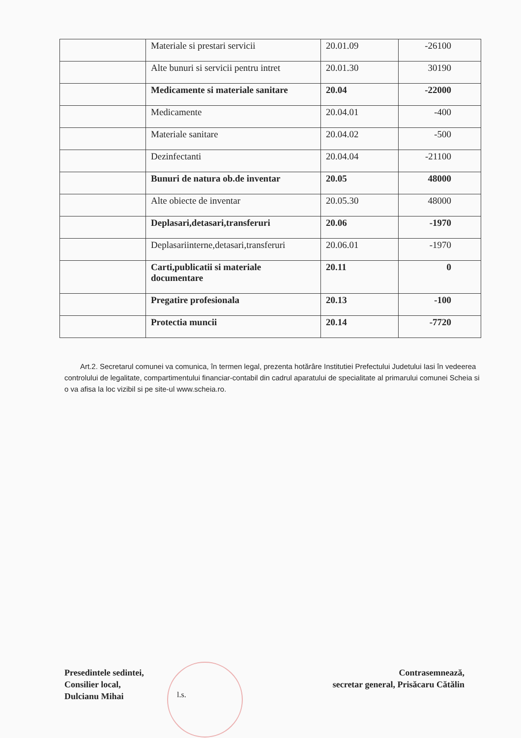| | Materiale si prestari servicii | 20.01.09 | -26100 |
| | Alte bunuri si servicii pentru intret | 20.01.30 | 30190 |
| | Medicamente si materiale sanitare | 20.04 | -22000 |
| | Medicamente | 20.04.01 | -400 |
| | Materiale sanitare | 20.04.02 | -500 |
| | Dezinfectanti | 20.04.04 | -21100 |
| | Bunuri de natura ob.de inventar | 20.05 | 48000 |
| | Alte obiecte de inventar | 20.05.30 | 48000 |
| | Deplasari,detasari,transferuri | 20.06 | -1970 |
| | Deplasariinterne,detasari,transferuri | 20.06.01 | -1970 |
| | Carti,publicatii si materiale documentare | 20.11 | 0 |
| | Pregatire profesionala | 20.13 | -100 |
| | Protectia muncii | 20.14 | -7720 |
Art.2. Secretarul comunei va comunica, în termen legal, prezenta hotărâre Institutiei Prefectului Judetului Iasi în vedeerea controlului de legalitate, compartimentului financiar-contabil din cadrul aparatului de specialitate al primarului comunei Scheia si o va afisa la loc vizibil si pe site-ul www.scheia.ro.
Presedintele sedintei,
Consilier local,
Dulcianu Mihai
l.s.
Contrasemnează,
secretar general, Prisăcaru Cătălin